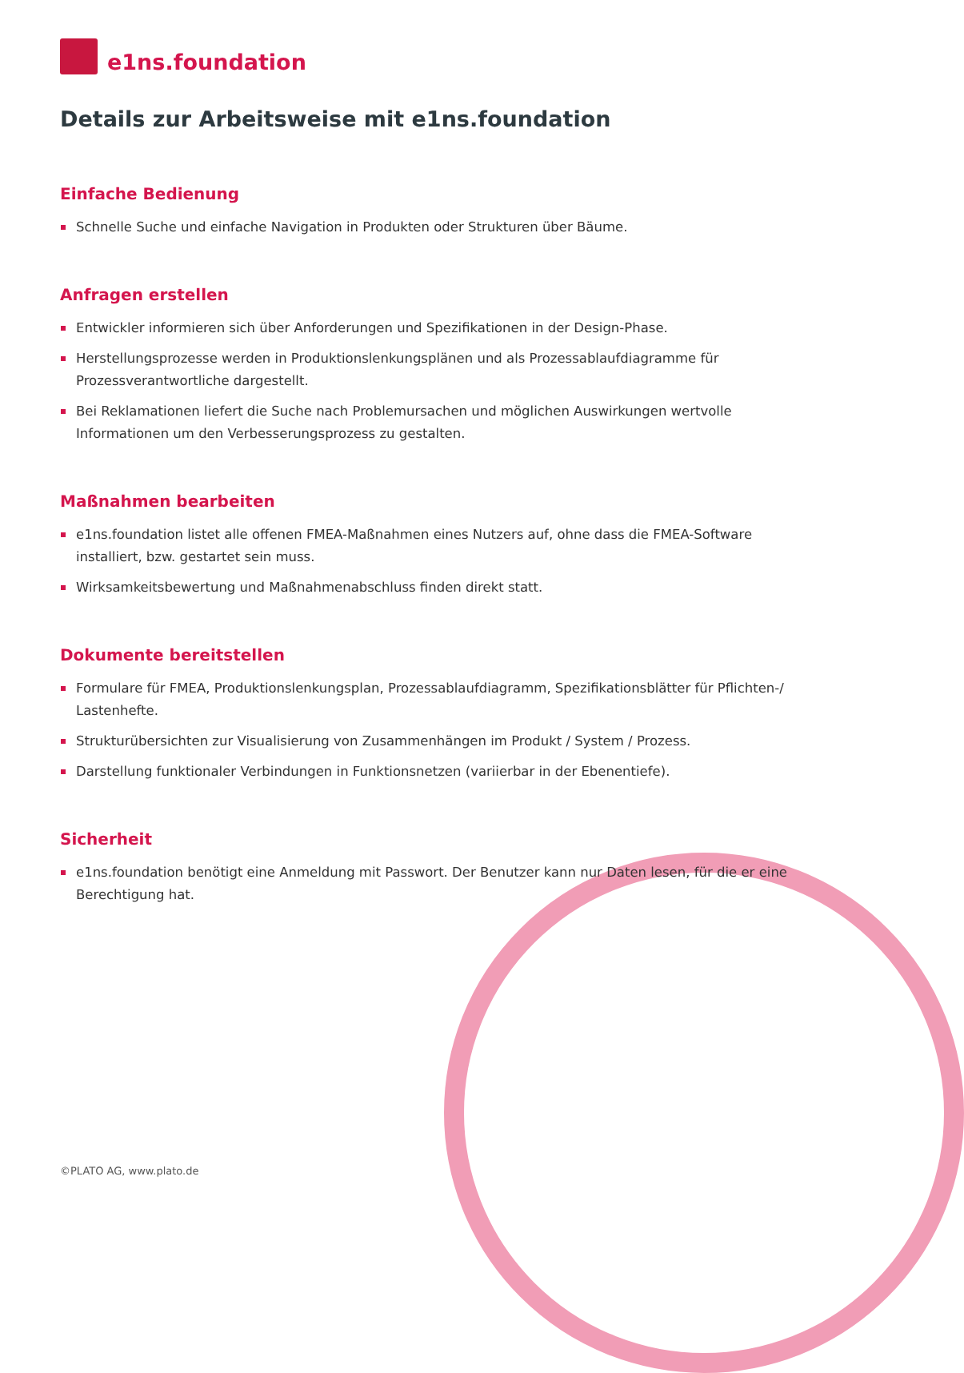e1ns.foundation
Details zur Arbeitsweise mit e1ns.foundation
Einfache Bedienung
Schnelle Suche und einfache Navigation in Produkten oder Strukturen über Bäume.
Anfragen erstellen
Entwickler informieren sich über Anforderungen und Spezifikationen in der Design-Phase.
Herstellungsprozesse werden in Produktionslenkungsplänen und als Prozessablaufdiagramme für Prozessverantwortliche dargestellt.
Bei Reklamationen liefert die Suche nach Problemursachen und möglichen Auswirkungen wertvolle Informationen um den Verbesserungsprozess zu gestalten.
Maßnahmen bearbeiten
e1ns.foundation listet alle offenen FMEA-Maßnahmen eines Nutzers auf, ohne dass die FMEA-Software installiert, bzw. gestartet sein muss.
Wirksamkeitsbewertung und Maßnahmenabschluss finden direkt statt.
Dokumente bereitstellen
Formulare für FMEA, Produktionslenkungsplan, Prozessablaufdiagramm, Spezifikationsblätter für Pflichten-/ Lastenhefte.
Strukturübersichten zur Visualisierung von Zusammenhängen im Produkt / System / Prozess.
Darstellung funktionaler Verbindungen in Funktionsnetzen (variierbar in der Ebenentiefe).
Sicherheit
e1ns.foundation benötigt eine Anmeldung mit Passwort. Der Benutzer kann nur Daten lesen, für die er eine Berechtigung hat.
©PLATO AG, www.plato.de